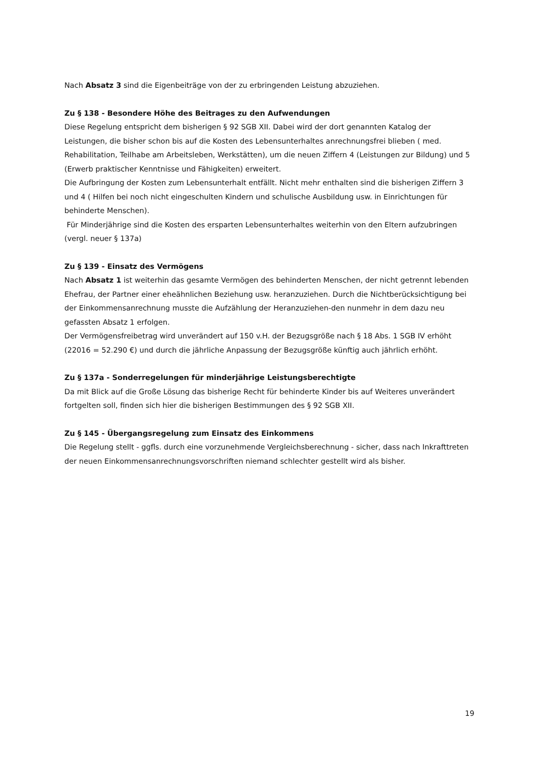Nach Absatz 3 sind die Eigenbeiträge von der zu erbringenden Leistung abzuziehen.
Zu § 138 - Besondere Höhe des Beitrages zu den Aufwendungen
Diese Regelung entspricht dem bisherigen § 92 SGB XII. Dabei wird der dort genannten Katalog der Leistungen, die bisher schon bis auf die Kosten des Lebensunterhaltes anrechnungsfrei blieben ( med. Rehabilitation, Teilhabe am Arbeitsleben, Werkstätten), um die neuen Ziffern 4 (Leistungen zur Bildung) und 5 (Erwerb praktischer Kenntnisse und Fähigkeiten) erweitert.
Die Aufbringung der Kosten zum Lebensunterhalt entfällt. Nicht mehr enthalten sind die bisherigen Ziffern 3 und 4 ( Hilfen bei noch nicht eingeschulten Kindern und schulische Ausbildung usw. in Einrichtungen für behinderte Menschen).
Für Minderjährige sind die Kosten des ersparten Lebensunterhaltes weiterhin von den Eltern aufzubringen (vergl. neuer § 137a)
Zu § 139 - Einsatz des Vermögens
Nach Absatz 1 ist weiterhin das gesamte Vermögen des behinderten Menschen, der nicht getrennt lebenden Ehefrau, der Partner einer eheähnlichen Beziehung usw. heranzuziehen. Durch die Nichtberücksichtigung bei der Einkommensanrechnung musste die Aufzählung der Heranzuziehen-den nunmehr in dem dazu neu gefassten Absatz 1 erfolgen.
Der Vermögensfreibetrag wird unverändert auf 150 v.H. der Bezugsgröße nach § 18 Abs. 1 SGB IV erhöht (22016 = 52.290 €) und durch die jährliche Anpassung der Bezugsgröße künftig auch jährlich erhöht.
Zu § 137a - Sonderregelungen für minderjährige Leistungsberechtigte
Da mit Blick auf die Große Lösung das bisherige Recht für behinderte Kinder bis auf Weiteres unverändert fortgelten soll, finden sich hier die bisherigen Bestimmungen des § 92 SGB XII.
Zu § 145 - Übergangsregelung zum Einsatz des Einkommens
Die Regelung stellt - ggfls. durch eine vorzunehmende Vergleichsberechnung - sicher, dass nach Inkrafttreten der neuen Einkommensanrechnungsvorschriften niemand schlechter gestellt wird als bisher.
19